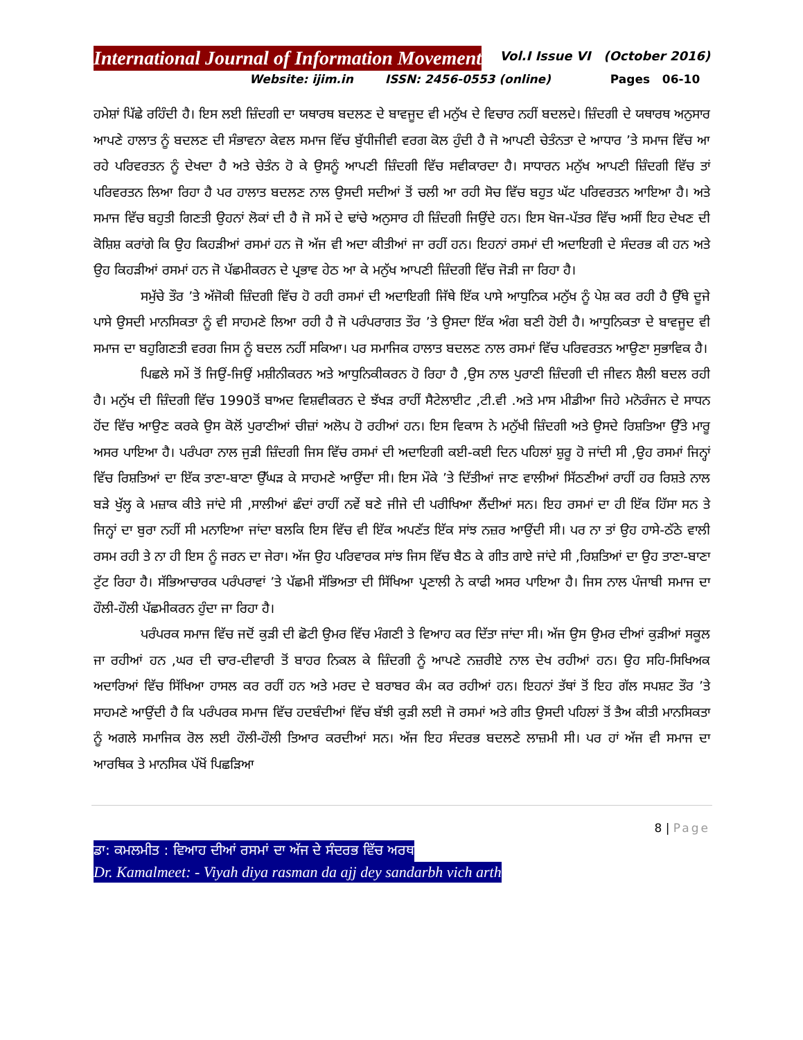International Journal of Information Movement
Vol.I Issue VI (October 2016)
Website: ijim.in ISSN: 2456-0553 (online) Pages 06-10
ਹਮੇਸ਼ਾਂ ਪਿੱਛੇ ਰਹਿੰਦੀ ਹੈ। ਇਸ ਲਈ ਜ਼ਿੰਦਗੀ ਦਾ ਯਥਾਰਥ ਬਦਲਣ ਦੇ ਬਾਵਜੂਦ ਵੀ ਮਨੁੱਖ ਦੇ ਵਿਚਾਰ ਨਹੀਂ ਬਦਲਦੇ। ਜ਼ਿੰਦਗੀ ਦੇ ਯਥਾਰਥ ਅਨੁਸਾਰ ਆਪਣੇ ਹਾਲਾਤ ਨੂੰ ਬਦਲਣ ਦੀ ਸੰਭਾਵਨਾ ਕੇਵਲ ਸਮਾਜ ਵਿੱਚ ਬੁੱਧੀਜੀਵੀ ਵਰਗ ਕੋਲ ਹੁੰਦੀ ਹੈ ਜੋ ਆਪਣੀ ਚੇਤੰਨਤਾ ਦੇ ਆਧਾਰ ’ਤੇ ਸਮਾਜ ਵਿੱਚ ਆ ਰਹੇ ਪਰਿਵਰਤਨ ਨੂੰ ਦੇਖਦਾ ਹੈ ਅਤੇ ਚੇਤੰਨ ਹੋ ਕੇ ਉਸਨੂੰ ਆਪਣੀ ਜ਼ਿੰਦਗੀ ਵਿੱਚ ਸਵੀਕਾਰਦਾ ਹੈ। ਸਾਧਾਰਨ ਮਨੁੱਖ ਆਪਣੀ ਜ਼ਿੰਦਗੀ ਵਿੱਚ ਤਾਂ ਪਰਿਵਰਤਨ ਲਿਆ ਰਿਹਾ ਹੈ ਪਰ ਹਾਲਾਤ ਬਦਲਣ ਨਾਲ ਉਸਦੀ ਸਦੀਆਂ ਤੋਂ ਚਲੀ ਆ ਰਹੀ ਸੋਚ ਵਿੱਚ ਬਹੁਤ ਘੱਟ ਪਰਿਵਰਤਨ ਆਇਆ ਹੈ। ਅਤੇ ਸਮਾਜ ਵਿੱਚ ਬਹੁਤੀ ਗਿਣਤੀ ਉਹਨਾਂ ਲੋਕਾਂ ਦੀ ਹੈ ਜੋ ਸਮੇਂ ਦੇ ਢਾਂਚੇ ਅਨੁਸਾਰ ਹੀ ਜ਼ਿੰਦਗੀ ਜਿਉਂਦੇ ਹਨ। ਇਸ ਖੋਜ-ਪੱਤਰ ਵਿੱਚ ਅਸੀਂ ਇਹ ਦੇਖਣ ਦੀ ਕੋਸ਼ਿਸ਼ ਕਰਾਂਗੇ ਕਿ ਉਹ ਕਿਹੜੀਆਂ ਰਸਮਾਂ ਹਨ ਜੋ ਅੱਜ ਵੀ ਅਦਾ ਕੀਤੀਆਂ ਜਾ ਰਹੀਂ ਹਨ। ਇਹਨਾਂ ਰਸਮਾਂ ਦੀ ਅਦਾਇਗੀ ਦੇ ਸੰਦਰਭ ਕੀ ਹਨ ਅਤੇ ਉਹ ਕਿਹੜੀਆਂ ਰਸਮਾਂ ਹਨ ਜੋ ਪੱਛਮੀਕਰਨ ਦੇ ਪ੍ਰਭਾਵ ਹੇਠ ਆ ਕੇ ਮਨੁੱਖ ਆਪਣੀ ਜ਼ਿੰਦਗੀ ਵਿੱਚ ਜੋੜੀ ਜਾ ਰਿਹਾ ਹੈ।
ਸਮੁੱਚੇ ਤੌਰ ’ਤੇ ਅੱਜੋਕੀ ਜ਼ਿੰਦਗੀ ਵਿੱਚ ਹੋ ਰਹੀ ਰਸਮਾਂ ਦੀ ਅਦਾਇਗੀ ਜਿੱਥੇ ਇੱਕ ਪਾਸੇ ਆਧੁਨਿਕ ਮਨੁੱਖ ਨੂੰ ਪੇਸ਼ ਕਰ ਰਹੀ ਹੈ ਉੱਥੇ ਦੂਜੇ ਪਾਸੇ ਉਸਦੀ ਮਾਨਸਿਕਤਾ ਨੂੰ ਵੀ ਸਾਹਮਣੇ ਲਿਆ ਰਹੀ ਹੈ ਜੋ ਪਰੰਪਰਾਗਤ ਤੌਰ ’ਤੇ ਉਸਦਾ ਇੱਕ ਅੰਗ ਬਣੀ ਹੋਈ ਹੈ। ਆਧੁਨਿਕਤਾ ਦੇ ਬਾਵਜੂਦ ਵੀ ਸਮਾਜ ਦਾ ਬਹੁਗਿਣਤੀ ਵਰਗ ਜਿਸ ਨੂੰ ਬਦਲ ਨਹੀਂ ਸਕਿਆ। ਪਰ ਸਮਾਜਿਕ ਹਾਲਾਤ ਬਦਲਣ ਨਾਲ ਰਸਮਾਂ ਵਿੱਚ ਪਰਿਵਰਤਨ ਆਉਣਾ ਸੁਭਾਵਿਕ ਹੈ।
ਪਿਛਲੇ ਸਮੇਂ ਤੋਂ ਜਿਉਂ-ਜਿਉਂ ਮਸ਼ੀਨੀਕਰਨ ਅਤੇ ਆਧੁਨਿਕੀਕਰਨ ਹੋ ਰਿਹਾ ਹੈ ,ਉਸ ਨਾਲ ਪੁਰਾਣੀ ਜ਼ਿੰਦਗੀ ਦੀ ਜੀਵਨ ਸ਼ੈਲੀ ਬਦਲ ਰਹੀ ਹੈ। ਮਨੁੱਖ ਦੀ ਜ਼ਿੰਦਗੀ ਵਿੱਚ 1990ਤੋਂ ਬਾਅਦ ਵਿਸ਼ਵੀਕਰਨ ਦੇ ਝੱਖੜ ਰਾਹੀਂ ਸੈਟੇਲਾਈਟ ,ਟੀ.ਵੀ .ਅਤੇ ਮਾਸ ਮੀਡੀਆ ਜਿਹੇ ਮਨੋਰੰਜਨ ਦੇ ਸਾਧਨ ਹੋਂਦ ਵਿੱਚ ਆਉਣ ਕਰਕੇ ਉਸ ਕੋਲੋਂ ਪੁਰਾਣੀਆਂ ਚੀਜ਼ਾਂ ਅਲੋਪ ਹੋ ਰਹੀਆਂ ਹਨ। ਇਸ ਵਿਕਾਸ ਨੇ ਮਨੁੱਖੀ ਜ਼ਿੰਦਗੀ ਅਤੇ ਉਸਦੇ ਰਿਸ਼ਤਿਆ ਉੱਤੇ ਮਾਰੂ ਅਸਰ ਪਾਇਆ ਹੈ। ਪਰੰਪਰਾ ਨਾਲ ਜੁੜੀ ਜ਼ਿੰਦਗੀ ਜਿਸ ਵਿੱਚ ਰਸਮਾਂ ਦੀ ਅਦਾਇਗੀ ਕਈ-ਕਈ ਦਿਨ ਪਹਿਲਾਂ ਸ਼ੁਰੂ ਹੋ ਜਾਂਦੀ ਸੀ ,ਉਹ ਰਸਮਾਂ ਜਿਨ੍ਹਾਂ ਵਿੱਚ ਰਿਸ਼ਤਿਆਂ ਦਾ ਇੱਕ ਤਾਣਾ-ਬਾਣਾ ਉੱਘੜ ਕੇ ਸਾਹਮਣੇ ਆਉਂਦਾ ਸੀ। ਇਸ ਮੌਕੇ ’ਤੇ ਦਿੱਤੀਆਂ ਜਾਣ ਵਾਲੀਆਂ ਸਿੱਠਣੀਆਂ ਰਾਹੀਂ ਹਰ ਰਿਸ਼ਤੇ ਨਾਲ ਬੜੇ ਖੁੱਲ੍ਹ ਕੇ ਮਜ਼ਾਕ ਕੀਤੇ ਜਾਂਦੇ ਸੀ ,ਸਾਲੀਆਂ ਛੰਦਾਂ ਰਾਹੀਂ ਨਵੇਂ ਬਣੇ ਜੀਜੇ ਦੀ ਪਰੀਖਿਆ ਲੈਂਦੀਆਂ ਸਨ। ਇਹ ਰਸਮਾਂ ਦਾ ਹੀ ਇੱਕ ਹਿੱਸਾ ਸਨ ਤੇ ਜਿਨ੍ਹਾਂ ਦਾ ਬੁਰਾ ਨਹੀਂ ਸੀ ਮਨਾਇਆ ਜਾਂਦਾ ਬਲਕਿ ਇਸ ਵਿੱਚ ਵੀ ਇੱਕ ਅਪਣੱਤ ਇੱਕ ਸਾਂਝ ਨਜ਼ਰ ਆਉਂਦੀ ਸੀ। ਪਰ ਨਾ ਤਾਂ ਉਹ ਹਾਸੇ-ਠੱਠੇ ਵਾਲੀ ਰਸਮ ਰਹੀ ਤੇ ਨਾ ਹੀ ਇਸ ਨੂੰ ਜਰਨ ਦਾ ਜੇਰਾ। ਅੱਜ ਉਹ ਪਰਿਵਾਰਕ ਸਾਂਝ ਜਿਸ ਵਿੱਚ ਬੈਠ ਕੇ ਗੀਤ ਗਾਏ ਜਾਂਦੇ ਸੀ ,ਰਿਸ਼ਤਿਆਂ ਦਾ ਉਹ ਤਾਣਾ-ਬਾਣਾ ਟੁੱਟ ਰਿਹਾ ਹੈ। ਸੱਭਿਆਚਾਰਕ ਪਰੰਪਰਾਵਾਂ ’ਤੇ ਪੱਛਮੀ ਸੱਭਿਅਤਾ ਦੀ ਸਿੱਖਿਆ ਪ੍ਰਣਾਲੀ ਨੇ ਕਾਫੀ ਅਸਰ ਪਾਇਆ ਹੈ। ਜਿਸ ਨਾਲ ਪੰਜਾਬੀ ਸਮਾਜ ਦਾ ਹੌਲੀ-ਹੌਲੀ ਪੱਛਮੀਕਰਨ ਹੁੰਦਾ ਜਾ ਰਿਹਾ ਹੈ।
ਪਰੰਪਰਕ ਸਮਾਜ ਵਿੱਚ ਜਦੋਂ ਕੁੜੀ ਦੀ ਛੋਟੀ ਉਮਰ ਵਿੱਚ ਮੰਗਣੀ ਤੇ ਵਿਆਹ ਕਰ ਦਿੱਤਾ ਜਾਂਦਾ ਸੀ। ਅੱਜ ਉਸ ਉਮਰ ਦੀਆਂ ਕੁੜੀਆਂ ਸਕੂਲ ਜਾ ਰਹੀਆਂ ਹਨ ,ਘਰ ਦੀ ਚਾਰ-ਦੀਵਾਰੀ ਤੋਂ ਬਾਹਰ ਨਿਕਲ ਕੇ ਜ਼ਿੰਦਗੀ ਨੂੰ ਆਪਣੇ ਨਜ਼ਰੀਏ ਨਾਲ ਦੇਖ ਰਹੀਆਂ ਹਨ। ਉਹ ਸਹਿ-ਸਿਖਿਅਕ ਅਦਾਰਿਆਂ ਵਿੱਚ ਸਿੱਖਿਆ ਹਾਸਲ ਕਰ ਰਹੀਂ ਹਨ ਅਤੇ ਮਰਦ ਦੇ ਬਰਾਬਰ ਕੰਮ ਕਰ ਰਹੀਆਂ ਹਨ। ਇਹਨਾਂ ਤੱਥਾਂ ਤੋਂ ਇਹ ਗੱਲ ਸਪਸ਼ਟ ਤੌਰ ’ਤੇ ਸਾਹਮਣੇ ਆਉਂਦੀ ਹੈ ਕਿ ਪਰੰਪਰਕ ਸਮਾਜ ਵਿੱਚ ਹਦਬੰਦੀਆਂ ਵਿੱਚ ਬੱਝੀ ਕੁੜੀ ਲਈ ਜੋ ਰਸਮਾਂ ਅਤੇ ਗੀਤ ਉਸਦੀ ਪਹਿਲਾਂ ਤੋਂ ਤੈਅ ਕੀਤੀ ਮਾਨਸਿਕਤਾ ਨੂੰ ਅਗਲੇ ਸਮਾਜਿਕ ਰੋਲ ਲਈ ਹੌਲੀ-ਹੌਲੀ ਤਿਆਰ ਕਰਦੀਆਂ ਸਨ। ਅੱਜ ਇਹ ਸੰਦਰਭ ਬਦਲਣੇ ਲਾਜ਼ਮੀ ਸੀ। ਪਰ ਹਾਂ ਅੱਜ ਵੀ ਸਮਾਜ ਦਾ ਆਰਥਿਕ ਤੇ ਮਾਨਸਿਕ ਪੱਖੋਂ ਪਿਛੜਿਆ
8 | Page
ਡਾ: ਕਮਲਮੀਤ : ਵਿਆਹ ਦੀਆਂ ਰਸਮਾਂ ਦਾ ਅੱਜ ਦੇ ਸੰਦਰਭ ਵਿੱਚ ਅਰਥ
Dr. Kamalmeet: - Viyah diya rasman da ajj dey sandarbh vich arth